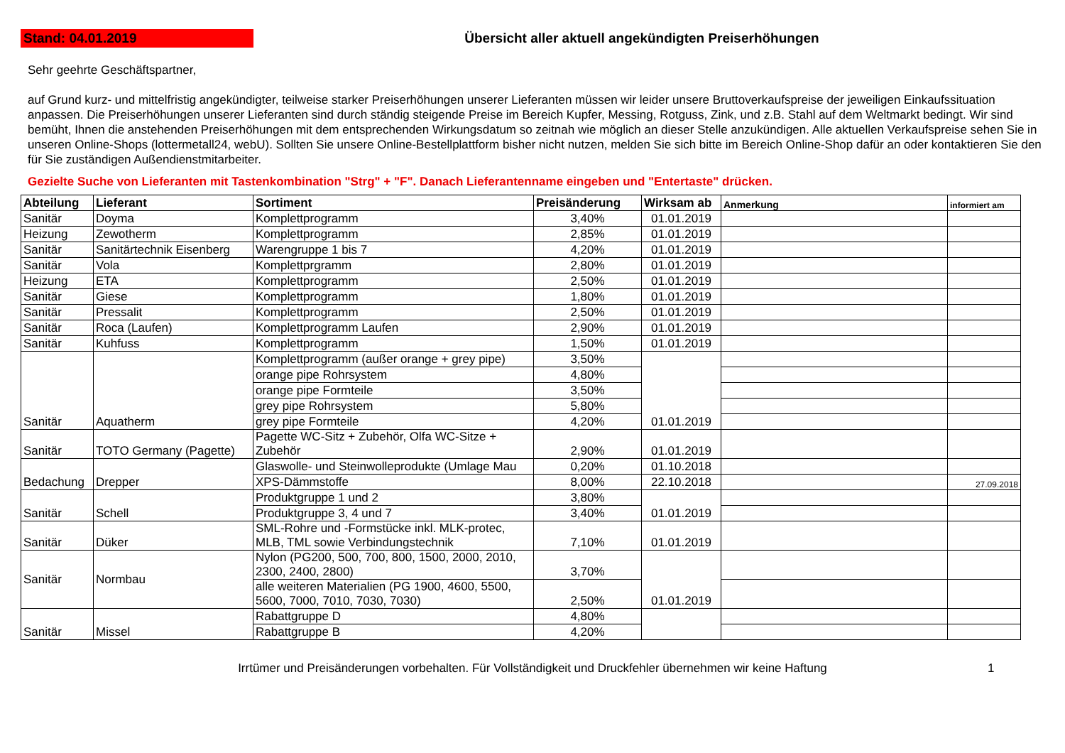Stand: 04.01.2019
Übersicht aller aktuell angekündigten Preiserhöhungen
Sehr geehrte Geschäftspartner,
auf Grund kurz- und mittelfristig angekündigter, teilweise starker Preiserhöhungen unserer Lieferanten müssen wir leider unsere Bruttoverkaufspreise der jeweiligen Einkaufssituation anpassen. Die Preiserhöhungen unserer Lieferanten sind durch ständig steigende Preise im Bereich Kupfer, Messing, Rotguss, Zink, und z.B. Stahl auf dem Weltmarkt bedingt. Wir sind bemüht, Ihnen die anstehenden Preiserhöhungen mit dem entsprechenden Wirkungsdatum so zeitnah wie möglich an dieser Stelle anzukündigen. Alle aktuellen Verkaufspreise sehen Sie in unseren Online-Shops (lottermetall24, webU). Sollten Sie unsere Online-Bestellplattform bisher nicht nutzen, melden Sie sich bitte im Bereich Online-Shop dafür an oder kontaktieren Sie den für Sie zuständigen Außendienstmitarbeiter.
Gezielte Suche von Lieferanten mit Tastenkombination "Strg" + "F". Danach Lieferantenname eingeben und "Entertaste" drücken.
| Abteilung | Lieferant | Sortiment | Preisänderung | Wirksam ab | Anmerkung | informiert am |
| --- | --- | --- | --- | --- | --- | --- |
| Sanitär | Doyma | Komplettprogramm | 3,40% | 01.01.2019 | | |
| Heizung | Zewotherm | Komplettprogramm | 2,85% | 01.01.2019 | | |
| Sanitär | Sanitärtechnik Eisenberg | Warengruppe 1 bis 7 | 4,20% | 01.01.2019 | | |
| Sanitär | Vola | Komplettprgramm | 2,80% | 01.01.2019 | | |
| Heizung | ETA | Komplettprogramm | 2,50% | 01.01.2019 | | |
| Sanitär | Giese | Komplettprogramm | 1,80% | 01.01.2019 | | |
| Sanitär | Pressalit | Komplettprogramm | 2,50% | 01.01.2019 | | |
| Sanitär | Roca (Laufen) | Komplettprogramm Laufen | 2,90% | 01.01.2019 | | |
| Sanitär | Kuhfuss | Komplettprogramm | 1,50% | 01.01.2019 | | |
| Sanitär | Aquatherm | Komplettprogramm (außer orange + grey pipe) | 3,50% | 01.01.2019 | | |
| | | orange pipe Rohrsystem | 4,80% | | | |
| | | orange pipe Formteile | 3,50% | | | |
| | | grey pipe Rohrsystem | 5,80% | | | |
| | | grey pipe Formteile | 4,20% | | | |
| Sanitär | TOTO Germany (Pagette) | Pagette WC-Sitz + Zubehör, Olfa WC-Sitze + Zubehör | 2,90% | 01.01.2019 | | |
| Bedachung | Drepper | Glaswolle- und Steinwolleprodukte (Umlage Mau | 0,20% | 01.10.2018 | | |
| | | XPS-Dämmstoffe | 8,00% | 22.10.2018 | | 27.09.2018 |
| Sanitär | Schell | Produktgruppe 1 und 2 | 3,80% | 01.01.2019 | | |
| | | Produktgruppe 3, 4 und 7 | 3,40% | | | |
| Sanitär | Düker | SML-Rohre und -Formstücke inkl. MLK-protec, MLB, TML sowie Verbindungstechnik | 7,10% | 01.01.2019 | | |
| Sanitär | Normbau | Nylon (PG200, 500, 700, 800, 1500, 2000, 2010, 2300, 2400, 2800) | 3,70% | 01.01.2019 | | |
| | | alle weiteren Materialien (PG 1900, 4600, 5500, 5600, 7000, 7010, 7030, 7030) | 2,50% | | | |
| Sanitär | Missel | Rabattgruppe D | 4,80% | | | |
| | | Rabattgruppe B | 4,20% | | | |
Irrtümer und Preisänderungen vorbehalten. Für Vollständigkeit und Druckfehler übernehmen wir keine Haftung
1